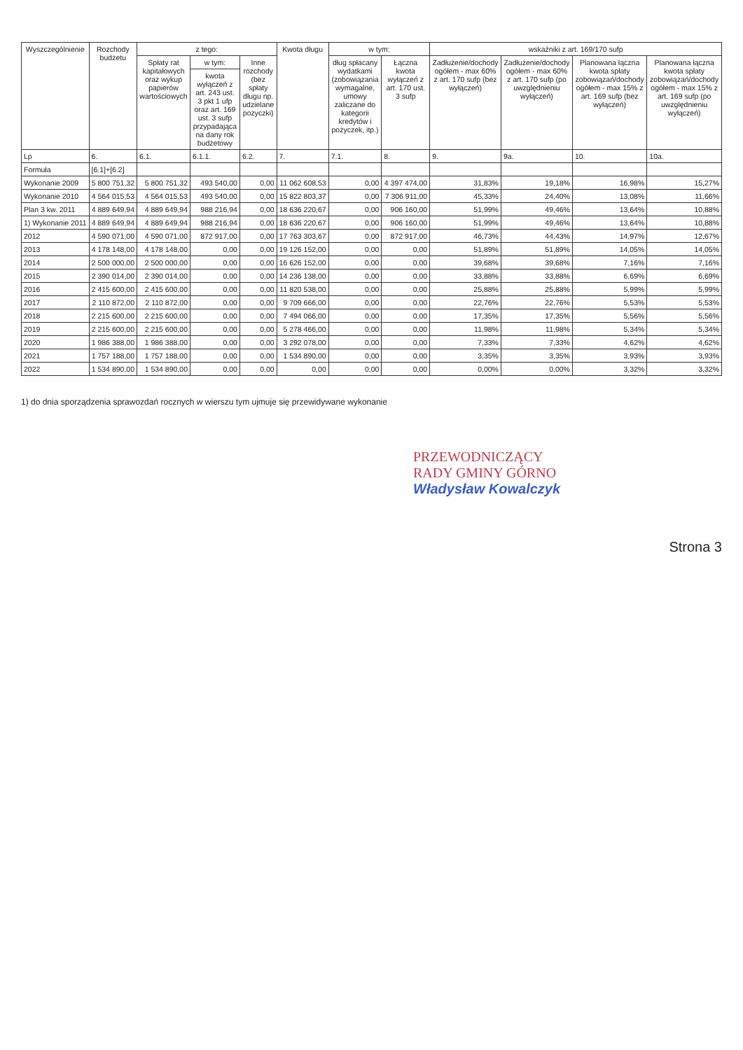| Wyszczególnienie | Rozchody budżetu | z tego: | | | Kwota długu | w tym: | | wskaźniki z art. 169/170 sufp | | | |
| --- | --- | --- | --- | --- | --- | --- | --- | --- | --- | --- | --- |
| | | Spłaty rat kapitałowych oraz wykup papierów wartościowych | w tym: | Inne rozchody (bez spłaty długu np. udzielane pożyczki) | | dług spłacany wydatkami (zobowiązania wymagalne, umowy zaliczane do kategorii kredytów i pożyczek, itp.) | Łączna kwota wyłączeń z art. 170 ust. 3 sufp | Zadłużenie/dochody ogółem - max 60% z art. 170 sufp (bez wyłączeń) | Zadłużenie/dochody ogółem - max 60% z art. 170 sufp (po uwzględnieniu wyłączeń) | Planowana łączna kwota spłaty zobowiązań/dochody ogółem - max 15% z art. 169 sufp (bez wyłączeń) | Planowana łączna kwota spłaty zobowiązań/dochody ogółem - max 15% z art. 169 sufp (po uwzględnieniu wyłączeń) |
| | | | kwota wyłączeń z art. 243 ust. 3 pkt 1 ufp oraz art. 169 ust. 3 sufp przypadająca na dany rok budżetowy | | | | | | | | |
| Lp | 6. | 6.1. | 6.1.1. | 6.2. | 7. | 7.1. | 8. | 9. | 9a. | 10. | 10a. |
| Formuła | [6.1]+[6.2] | | | | | | | | | | |
| Wykonanie 2009 | 5 800 751,32 | 5 800 751,32 | 493 540,00 | 0,00 | 11 062 608,53 | 0,00 | 4 397 474,00 | 31,83% | 19,18% | 16,98% | 15,27% |
| Wykonanie 2010 | 4 564 015,53 | 4 564 015,53 | 493 540,00 | 0,00 | 15 822 803,37 | 0,00 | 7 306 911,00 | 45,33% | 24,40% | 13,08% | 11,66% |
| Plan 3 kw. 2011 | 4 889 649,94 | 4 889 649,94 | 988 216,94 | 0,00 | 18 636 220,67 | 0,00 | 906 160,00 | 51,99% | 49,46% | 13,64% | 10,88% |
| 1) Wykonanie 2011 | 4 889 649,94 | 4 889 649,94 | 988 216,94 | 0,00 | 18 636 220,67 | 0,00 | 906 160,00 | 51,99% | 49,46% | 13,64% | 10,88% |
| 2012 | 4 590 071,00 | 4 590 071,00 | 872 917,00 | 0,00 | 17 763 303,67 | 0,00 | 872 917,00 | 46,73% | 44,43% | 14,97% | 12,67% |
| 2013 | 4 178 148,00 | 4 178 148,00 | 0,00 | 0,00 | 19 126 152,00 | 0,00 | 0,00 | 51,89% | 51,89% | 14,05% | 14,05% |
| 2014 | 2 500 000,00 | 2 500 000,00 | 0,00 | 0,00 | 16 626 152,00 | 0,00 | 0,00 | 39,68% | 39,68% | 7,16% | 7,16% |
| 2015 | 2 390 014,00 | 2 390 014,00 | 0,00 | 0,00 | 14 236 138,00 | 0,00 | 0,00 | 33,88% | 33,88% | 6,69% | 6,69% |
| 2016 | 2 415 600,00 | 2 415 600,00 | 0,00 | 0,00 | 11 820 538,00 | 0,00 | 0,00 | 25,88% | 25,88% | 5,99% | 5,99% |
| 2017 | 2 110 872,00 | 2 110 872,00 | 0,00 | 0,00 | 9 709 666,00 | 0,00 | 0,00 | 22,76% | 22,76% | 5,53% | 5,53% |
| 2018 | 2 215 600,00 | 2 215 600,00 | 0,00 | 0,00 | 7 494 066,00 | 0,00 | 0,00 | 17,35% | 17,35% | 5,56% | 5,56% |
| 2019 | 2 215 600,00 | 2 215 600,00 | 0,00 | 0,00 | 5 278 466,00 | 0,00 | 0,00 | 11,98% | 11,98% | 5,34% | 5,34% |
| 2020 | 1 986 388,00 | 1 986 388,00 | 0,00 | 0,00 | 3 292 078,00 | 0,00 | 0,00 | 7,33% | 7,33% | 4,62% | 4,62% |
| 2021 | 1 757 188,00 | 1 757 188,00 | 0,00 | 0,00 | 1 534 890,00 | 0,00 | 0,00 | 3,35% | 3,35% | 3,93% | 3,93% |
| 2022 | 1 534 890,00 | 1 534 890,00 | 0,00 | 0,00 | 0,00 | 0,00 | 0,00 | 0,00% | 0,00% | 3,32% | 3,32% |
1) do dnia sporządzenia sprawozdań rocznych w wierszu tym ujmuje się przewidywane wykonanie
PRZEWODNICZĄCY
RADY GMINY GÓRNO
Władysław Kowalczyk
Strona 3